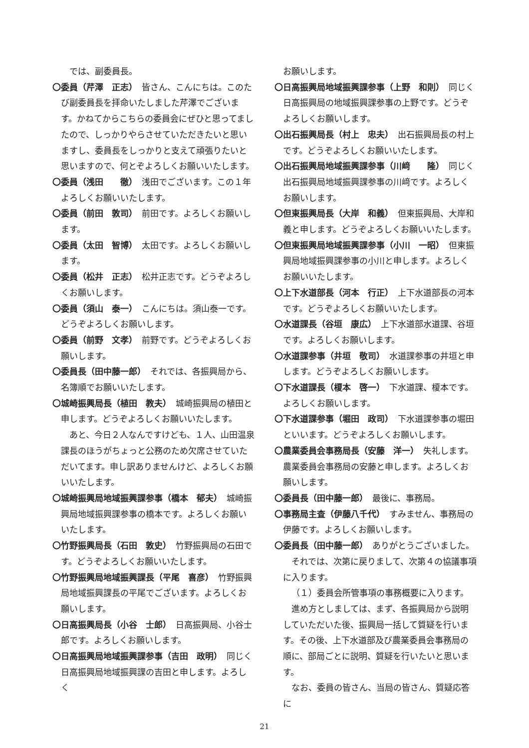では、副委員長。
〇委員（芹澤　正志）　皆さん、こんにちは。このたび副委員長を拝命いたしました芹澤でございます。かねてからこちらの委員会にぜひと思ってましたので、しっかりやらさせていただきたいと思いますし、委員長をしっかりと支えて頑張りたいと思いますので、何とぞよろしくお願いいたします。
〇委員（浅田　　徹）　浅田でございます。この１年よろしくお願いいたします。
〇委員（前田　敦司）　前田です。よろしくお願いします。
〇委員（太田　智博）　太田です。よろしくお願いします。
〇委員（松井　正志）　松井正志です。どうぞよろしくお願いします。
〇委員（須山　泰一）　こんにちは。須山泰一です。どうぞよろしくお願いします。
〇委員（前野　文孝）　前野です。どうぞよろしくお願いします。
〇委員長（田中藤一郎）　それでは、各振興局から、名簿順でお願いいたします。
〇城崎振興局長（植田　教夫）　城崎振興局の植田と申します。どうぞよろしくお願いいたします。
あと、今日２人なんですけども、１人、山田温泉課長のほうがちょっと公務のため欠席させていただいてます。申し訳ありませんけど、よろしくお願いいたします。
〇城崎振興局地域振興課参事（橋本　郁夫）　城崎振興局地域振興課参事の橋本です。よろしくお願いいたします。
〇竹野振興局長（石田　敦史）　竹野振興局の石田です。どうぞよろしくお願いいたします。
〇竹野振興局地域振興課長（平尾　喜彦）　竹野振興局地域振興課長の平尾でございます。よろしくお願いします。
〇日高振興局長（小谷　士郎）　日高振興局、小谷士郎です。よろしくお願いします。
〇日高振興局地域振興課参事（吉田　政明）　同じく日高振興局地域振興課の吉田と申します。よろしく
お願いします。
〇日高振興局地域振興課参事（上野　和則）　同じく日高振興局の地域振興課参事の上野です。どうぞよろしくお願いします。
〇出石振興局長（村上　忠夫）　出石振興局長の村上です。どうぞよろしくお願いいたします。
〇出石振興局地域振興課参事（川﨑　　隆）　同じく出石振興局地域振興課参事の川﨑です。よろしくお願いします。
〇但東振興局長（大岸　和義）　但東振興局、大岸和義と申します。どうぞよろしくお願いいたします。
〇但東振興局地域振興課参事（小川　一昭）　但東振興局地域振興課参事の小川と申します。よろしくお願いいたします。
〇上下水道部長（河本　行正）　上下水道部長の河本です。どうぞよろしくお願いいたします。
〇水道課長（谷垣　康広）　上下水道部水道課、谷垣です。よろしくお願いします。
〇水道課参事（井垣　敬司）　水道課参事の井垣と申します。どうぞよろしくお願いします。
〇下水道課長（榎本　啓一）　下水道課、榎本です。よろしくお願いします。
〇下水道課参事（堀田　政司）　下水道課参事の堀田といいます。どうぞよろしくお願いします。
〇農業委員会事務局長（安藤　洋一）　失礼します。農業委員会事務局の安藤と申します。よろしくお願いします。
〇委員長（田中藤一郎）　最後に、事務局。
〇事務局主査（伊藤八千代）　すみません、事務局の伊藤です。よろしくお願いします。
〇委員長（田中藤一郎）　ありがとうございました。
それでは、次第に戻りまして、次第４の協議事項に入ります。
（１）委員会所管事項の事務概要に入ります。
進め方としましては、まず、各振興局から説明していただいた後、振興局一括して質疑を行います。その後、上下水道部及び農業委員会事務局の順に、部局ごとに説明、質疑を行いたいと思います。
なお、委員の皆さん、当局の皆さん、質疑応答に
21